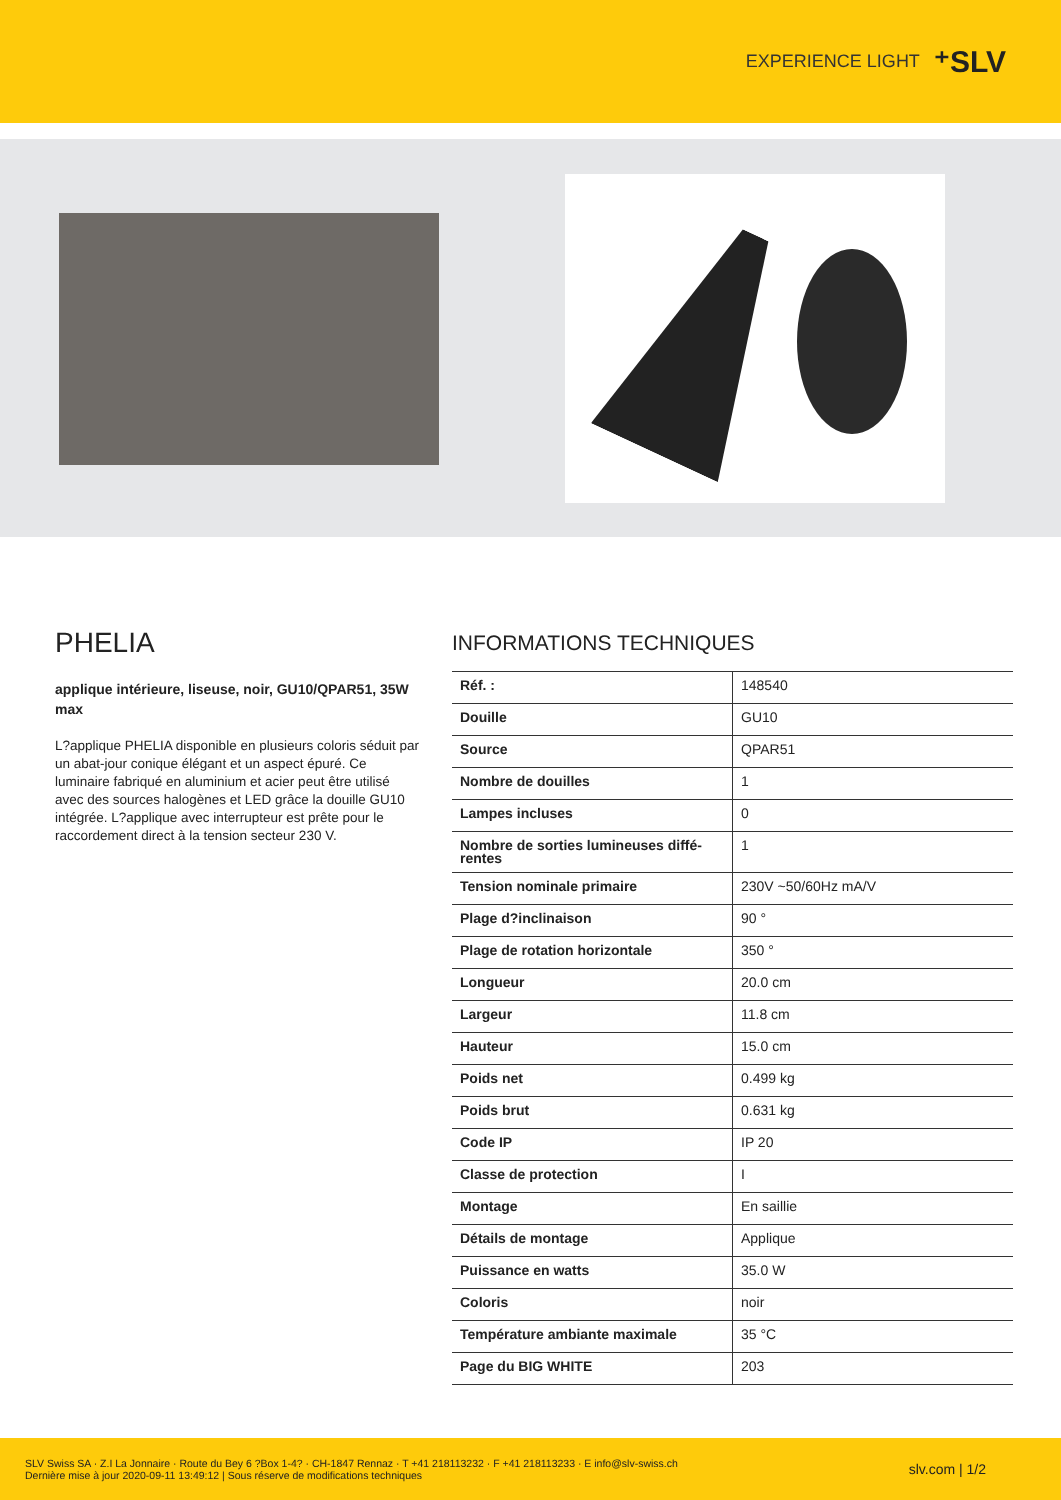EXPERIENCE LIGHT ⁺SLV
PHELIA
applique intérieure, liseuse, noir, GU10/QPAR51, 35W max
L?applique PHELIA disponible en plusieurs coloris séduit par un abat-jour conique élégant et un aspect épuré. Ce luminaire fabriqué en aluminium et acier peut être utilisé avec des sources halogènes et LED grâce la douille GU10 intégrée. L?applique avec interrupteur est prête pour le raccordement direct à la tension secteur 230 V.
INFORMATIONS TECHNIQUES
| Réf. : | 148540 |
| Douille | GU10 |
| Source | QPAR51 |
| Nombre de douilles | 1 |
| Lampes incluses | 0 |
| Nombre de sorties lumineuses diffé-rentes | 1 |
| Tension nominale primaire | 230V ~50/60Hz mA/V |
| Plage d?inclinaison | 90 ° |
| Plage de rotation horizontale | 350 ° |
| Longueur | 20.0 cm |
| Largeur | 11.8 cm |
| Hauteur | 15.0 cm |
| Poids net | 0.499 kg |
| Poids brut | 0.631 kg |
| Code IP | IP 20 |
| Classe de protection | I |
| Montage | En saillie |
| Détails de montage | Applique |
| Puissance en watts | 35.0 W |
| Coloris | noir |
| Température ambiante maximale | 35 °C |
| Page du BIG WHITE | 203 |
SLV Swiss SA · Z.I La Jonnaire · Route du Bey 6 ?Box 1-4? · CH-1847 Rennaz · T +41 218113232 · F +41 218113233 · E info@slv-swiss.ch
Dernière mise à jour 2020-09-11 13:49:12 | Sous réserve de modifications techniques
slv.com | 1/2